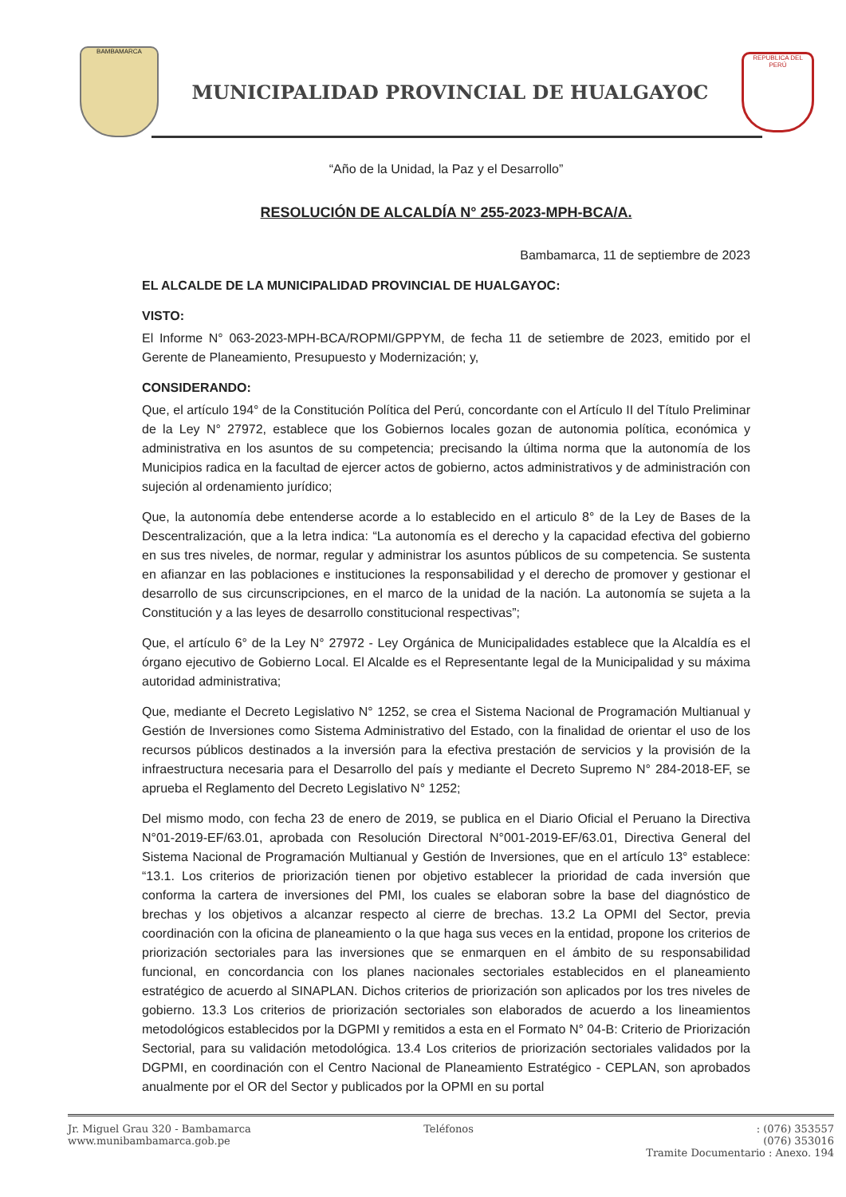BAMBAMARCA
MUNICIPALIDAD PROVINCIAL DE HUALGAYOC
REPUBLICA DEL PERÚ
“Año de la Unidad, la Paz y el Desarrollo”
RESOLUCIÓN DE ALCALDÍA N° 255-2023-MPH-BCA/A.
Bambamarca, 11 de septiembre de 2023
EL ALCALDE DE LA MUNICIPALIDAD PROVINCIAL DE HUALGAYOC:
VISTO:
El Informe N° 063-2023-MPH-BCA/ROPMI/GPPYM, de fecha 11 de setiembre de 2023, emitido por el Gerente de Planeamiento, Presupuesto y Modernización; y,
CONSIDERANDO:
Que, el artículo 194° de la Constitución Política del Perú, concordante con el Artículo II del Título Preliminar de la Ley N° 27972, establece que los Gobiernos locales gozan de autonomia política, económica y administrativa en los asuntos de su competencia; precisando la última norma que la autonomía de los Municipios radica en la facultad de ejercer actos de gobierno, actos administrativos y de administración con sujeción al ordenamiento jurídico;
Que, la autonomía debe entenderse acorde a lo establecido en el articulo 8° de la Ley de Bases de la Descentralización, que a la letra indica: “La autonomía es el derecho y la capacidad efectiva del gobierno en sus tres niveles, de normar, regular y administrar los asuntos públicos de su competencia. Se sustenta en afianzar en las poblaciones e instituciones la responsabilidad y el derecho de promover y gestionar el desarrollo de sus circunscripciones, en el marco de la unidad de la nación. La autonomía se sujeta a la Constitución y a las leyes de desarrollo constitucional respectivas”;
Que, el artículo 6° de la Ley N° 27972 - Ley Orgánica de Municipalidades establece que la Alcaldía es el órgano ejecutivo de Gobierno Local. El Alcalde es el Representante legal de la Municipalidad y su máxima autoridad administrativa;
Que, mediante el Decreto Legislativo N° 1252, se crea el Sistema Nacional de Programación Multianual y Gestión de Inversiones como Sistema Administrativo del Estado, con la finalidad de orientar el uso de los recursos públicos destinados a la inversión para la efectiva prestación de servicios y la provisión de la infraestructura necesaria para el Desarrollo del país y mediante el Decreto Supremo N° 284-2018-EF, se aprueba el Reglamento del Decreto Legislativo N° 1252;
Del mismo modo, con fecha 23 de enero de 2019, se publica en el Diario Oficial el Peruano la Directiva N°01-2019-EF/63.01, aprobada con Resolución Directoral N°001-2019-EF/63.01, Directiva General del Sistema Nacional de Programación Multianual y Gestión de Inversiones, que en el artículo 13° establece: “13.1. Los criterios de priorización tienen por objetivo establecer la prioridad de cada inversión que conforma la cartera de inversiones del PMI, los cuales se elaboran sobre la base del diagnóstico de brechas y los objetivos a alcanzar respecto al cierre de brechas. 13.2 La OPMI del Sector, previa coordinación con la oficina de planeamiento o la que haga sus veces en la entidad, propone los criterios de priorización sectoriales para las inversiones que se enmarquen en el ámbito de su responsabilidad funcional, en concordancia con los planes nacionales sectoriales establecidos en el planeamiento estratégico de acuerdo al SINAPLAN. Dichos criterios de priorización son aplicados por los tres niveles de gobierno. 13.3 Los criterios de priorización sectoriales son elaborados de acuerdo a los lineamientos metodológicos establecidos por la DGPMI y remitidos a esta en el Formato N° 04-B: Criterio de Priorización Sectorial, para su validación metodológica. 13.4 Los criterios de priorización sectoriales validados por la DGPMI, en coordinación con el Centro Nacional de Planeamiento Estratégico - CEPLAN, son aprobados anualmente por el OR del Sector y publicados por la OPMI en su portal
Jr. Miguel Grau 320 - Bambamarca
www.munibambamarca.gob.pe
Teléfonos : (076) 353557
(076) 353016
Tramite Documentario : Anexo. 194